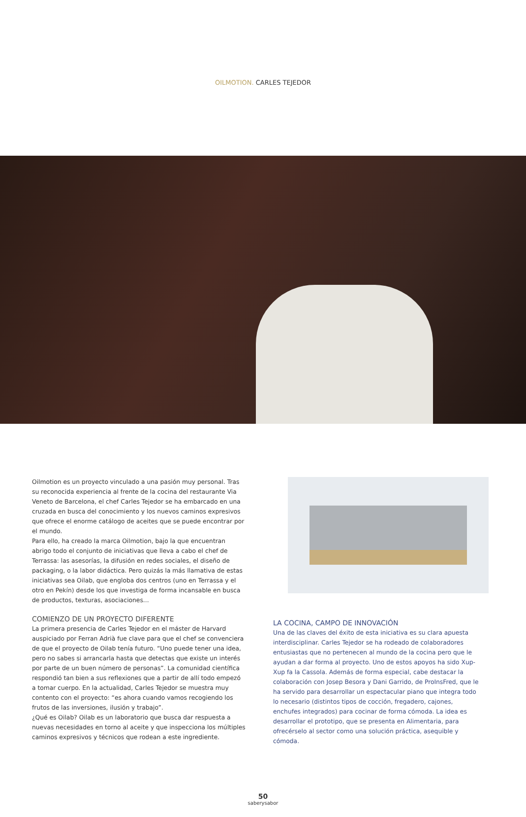OILMOTION. CARLES TEJEDOR
Oilmotion es un proyecto vinculado a una pasión muy personal. Tras su reconocida experiencia al frente de la cocina del restaurante Via Veneto de Barcelona, el chef Carles Tejedor se ha embarcado en una cruzada en busca del conocimiento y los nuevos caminos expresivos que ofrece el enorme catálogo de aceites que se puede encontrar por el mundo.
Para ello, ha creado la marca Oilmotion, bajo la que encuentran abrigo todo el conjunto de iniciativas que lleva a cabo el chef de Terrassa: las asesorías, la difusión en redes sociales, el diseño de packaging, o la labor didáctica. Pero quizás la más llamativa de estas iniciativas sea Oilab, que engloba dos centros (uno en Terrassa y el otro en Pekín) desde los que investiga de forma incansable en busca de productos, texturas, asociaciones...
COMIENZO DE UN PROYECTO DIFERENTE
La primera presencia de Carles Tejedor en el máster de Harvard auspiciado por Ferran Adrià fue clave para que el chef se convenciera de que el proyecto de Oilab tenía futuro. “Uno puede tener una idea, pero no sabes si arrancarla hasta que detectas que existe un interés por parte de un buen número de personas”. La comunidad científica respondió tan bien a sus reflexiones que a partir de allí todo empezó a tomar cuerpo. En la actualidad, Carles Tejedor se muestra muy contento con el proyecto: “es ahora cuando vamos recogiendo los frutos de las inversiones, ilusión y trabajo”.
¿Qué es Oilab? Oilab es un laboratorio que busca dar respuesta a nuevas necesidades en torno al aceite y que inspecciona los múltiples caminos expresivos y técnicos que rodean a este ingrediente.
LA COCINA, CAMPO DE INNOVACIÓN
Una de las claves del éxito de esta iniciativa es su clara apuesta interdisciplinar. Carles Tejedor se ha rodeado de colaboradores entusiastas que no pertenecen al mundo de la cocina pero que le ayudan a dar forma al proyecto. Uno de estos apoyos ha sido Xup-Xup fa la Cassola. Además de forma especial, cabe destacar la colaboración con Josep Besora y Dani Garrido, de ProInsFred, que le ha servido para desarrollar un espectacular piano que integra todo lo necesario (distintos tipos de cocción, fregadero, cajones, enchufes integrados) para cocinar de forma cómoda. La idea es desarrollar el prototipo, que se presenta en Alimentaria, para ofrecérselo al sector como una solución práctica, asequible y cómoda.
50
saberysabor